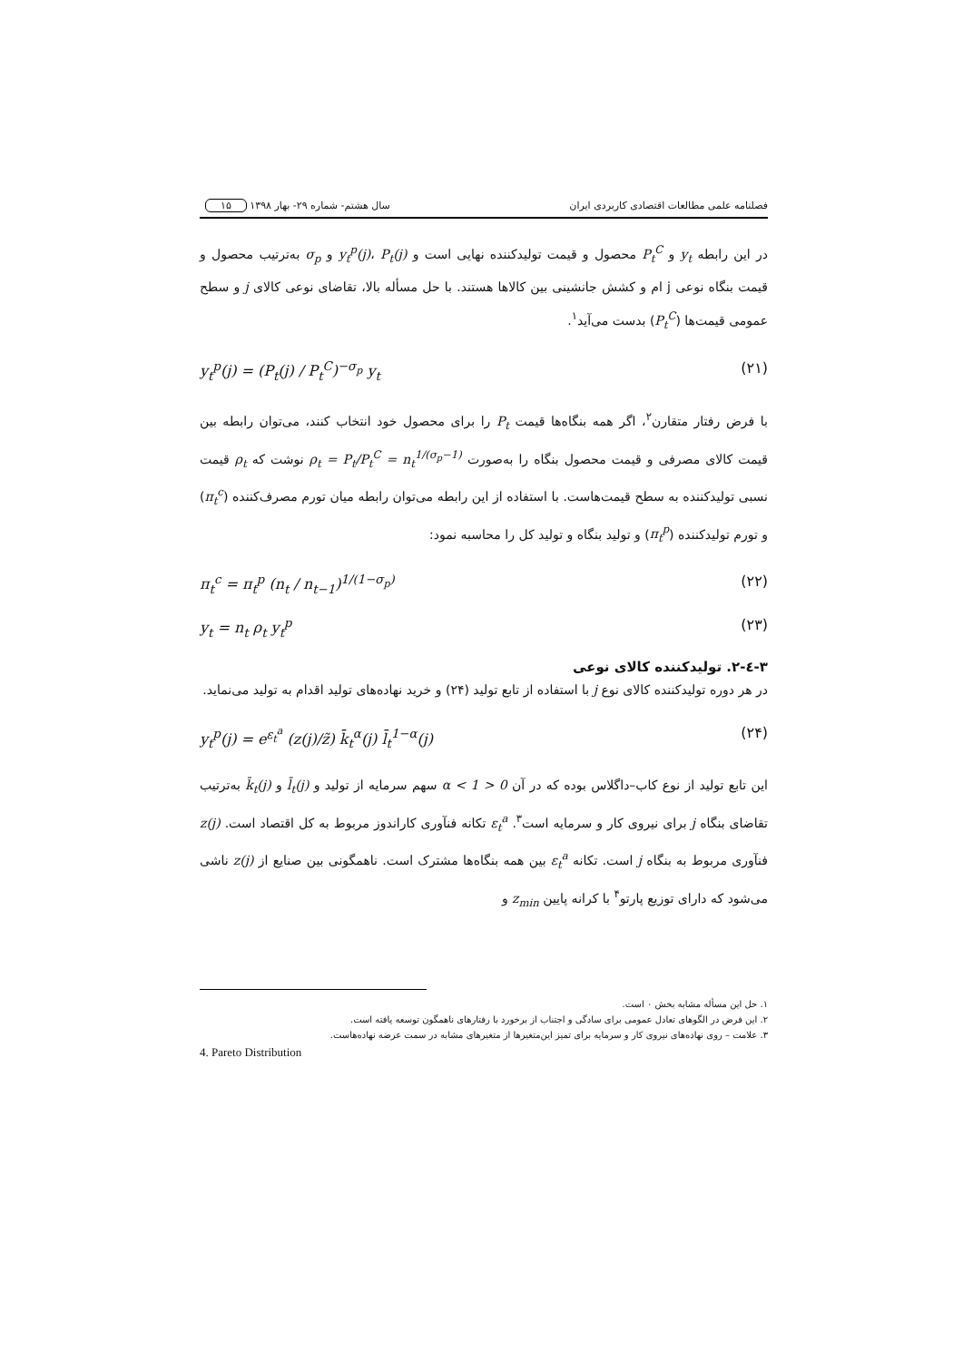فصلنامه علمی مطالعات اقتصادی کاربردی ایران سال هشتم- شماره ۲۹- بهار ۱۳۹۸ ۱۵
در این رابطه y<sub>t</sub> و P<sub>t</sub><sup>C</sup> محصول و قیمت تولیدکننده نهایی است و y<sub>t</sub><sup>p</sup>(j)، P<sub>t</sub>(j) و σ<sub>p</sub> به‌ترتیب محصول و قیمت بنگاه نوعی j ام و کشش جانشینی بین کالاها هستند. با حل مسأله بالا، تقاضای نوعی کالای j و سطح عمومی قیمت‌ها (P<sub>t</sub><sup>C</sup>) بدست می‌آید<sup>۱</sup>.
y<sub>t</sub><sup>p</sup>(j) = (P<sub>t</sub>(j) / P<sub>t</sub><sup>C</sup>)<sup>−σ<sub>p</sub></sup> y<sub>t</sub> (۲۱)
با فرض رفتار متقارن<sup>۲</sup>، اگر همه بنگاه‌ها قیمت P<sub>t</sub> را برای محصول خود انتخاب کنند، می‌توان رابطه بین قیمت کالای مصرفی و قیمت محصول بنگاه را به‌صورت ρ<sub>t</sub> = P<sub>t</sub>/P<sub>t</sub><sup>C</sup> = n<sub>t</sub><sup>1/(σ<sub>p</sub>−1)</sup> نوشت که ρ<sub>t</sub> قیمت نسبی تولیدکننده به سطح قیمت‌هاست. با استفاده از این رابطه می‌توان رابطه میان تورم مصرف‌کننده (π<sub>t</sub><sup>c</sup>) و تورم تولیدکننده (π<sub>t</sub><sup>p</sup>) و تولید بنگاه و تولید کل را محاسبه نمود:
π<sub>t</sub><sup>c</sup> = π<sub>t</sub><sup>p</sup> (n<sub>t</sub> / n<sub>t−1</sub>)<sup>1/(1−σ<sub>p</sub>)</sup> (۲۲)
y<sub>t</sub> = n<sub>t</sub> ρ<sub>t</sub> y<sub>t</sub><sup>p</sup> (۲۳)
۳-٤-۲. تولیدکننده کالای نوعی
در هر دوره تولیدکننده کالای نوع j با استفاده از تابع تولید (۲۴) و خرید نهاده‌های تولید اقدام به تولید می‌نماید.
y<sub>t</sub><sup>p</sup>(j) = e<sup>ε<sub>t</sub><sup>a</sup></sup> (z(j)/z̃) k̄<sub>t</sub><sup>α</sup>(j) l̄<sub>t</sub><sup>1−α</sup>(j) (۲۴)
این تابع تولید از نوع کاب–داگلاس بوده که در آن 0 < α < 1 سهم سرمایه از تولید و l̄<sub>t</sub>(j) و k̄<sub>t</sub>(j) به‌ترتیب تقاضای بنگاه j برای نیروی کار و سرمایه است<sup>۳</sup>. ε<sub>t</sub><sup>a</sup> تکانه فنآوری کاراندوز مربوط به کل اقتصاد است. z(j) فنآوری مربوط به بنگاه j است. تکانه ε<sub>t</sub><sup>a</sup> بین همه بنگاه‌ها مشترک است. ناهمگونی بین صنایع از z(j) ناشی می‌شود که دارای توزیع پارتو<sup>۴</sup> با کرانه پایین z<sub>min</sub> و
۱. حل این مسأله مشابه بخش ۰ است.
۲. این فرض در الگوهای تعادل عمومی برای سادگی و اجتناب از برخورد با رفتارهای ناهمگون توسعه یافته است.
۳. علامت – روی نهاده‌های نیروی کار و سرمایه برای تمیز این‌متغیرها از متغیرهای مشابه در سمت عرضه نهاده‌هاست.
4. Pareto Distribution